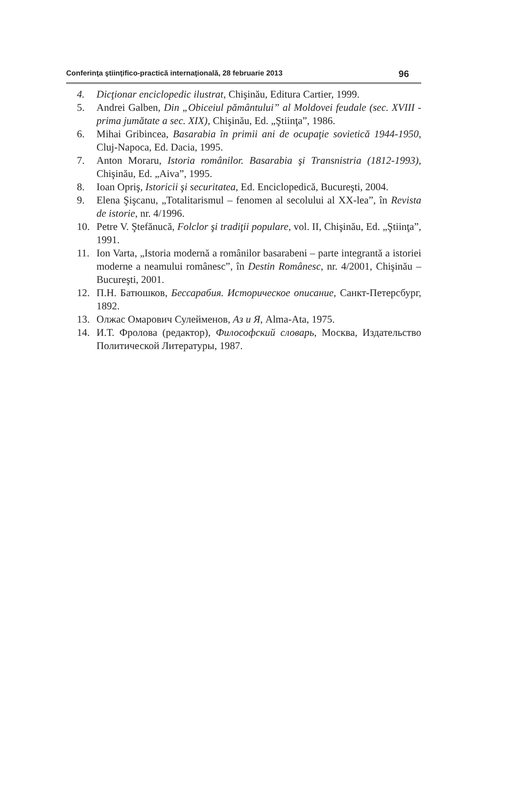Conferinţa ştiinţifico-practică internaţională, 28 februarie 2013 96
4. Dicţionar enciclopedic ilustrat, Chişinău, Editura Cartier, 1999.
5. Andrei Galben, Din „Obiceiul pământului” al Moldovei feudale (sec. XVIII - prima jumătate a sec. XIX), Chişinău, Ed. „Ştiinţa”, 1986.
6. Mihai Gribincea, Basarabia în primii ani de ocupaţie sovietică 1944-1950, Cluj-Napoca, Ed. Dacia, 1995.
7. Anton Moraru, Istoria românilor. Basarabia şi Transnistria (1812-1993), Chişinău, Ed. „Aiva”, 1995.
8. Ioan Opriş, Istoricii şi securitatea, Ed. Enciclopedică, Bucureşti, 2004.
9. Elena Şişcanu, „Totalitarismul – fenomen al secolului al XX-lea”, în Revista de istorie, nr. 4/1996.
10. Petre V. Ştefănucă, Folclor şi tradiţii populare, vol. II, Chişinău, Ed. „Ştiinţa”, 1991.
11. Ion Varta, „Istoria modernă a românilor basarabeni – parte integrantă a istoriei moderne a neamului românesc”, în Destin Românesc, nr. 4/2001, Chişinău – Bucureşti, 2001.
12. П.Н. Батюшков, Бессарабия. Историческое описание, Санкт-Петерсбург, 1892.
13. Олжас Омарович Сулейменов, Аз и Я, Alma-Ata, 1975.
14. И.Т. Фролова (редактор), Философский словарь, Москва, Издательство Политической Литературы, 1987.